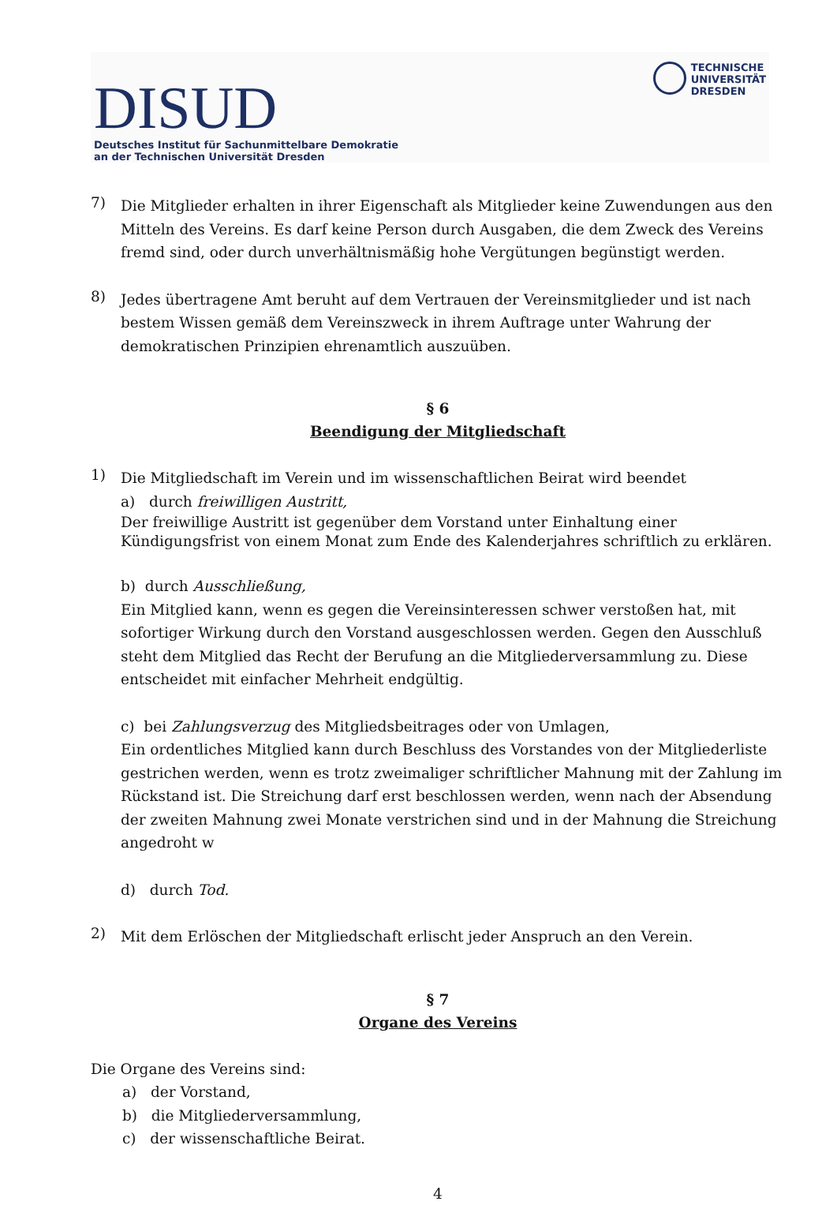DISUD
Deutsches Institut für Sachunmittelbare Demokratie
an der Technischen Universität Dresden
TECHNISCHE
UNIVERSITÄT
DRESDEN
7)
Die Mitglieder erhalten in ihrer Eigenschaft als Mitglieder keine Zuwendungen aus den Mitteln des Vereins. Es darf keine Person durch Ausgaben, die dem Zweck des Vereins fremd sind, oder durch unverhältnismäßig hohe Vergütungen begünstigt werden.
8)
Jedes übertragene Amt beruht auf dem Vertrauen der Vereinsmitglieder und ist nach bestem Wissen gemäß dem Vereinszweck in ihrem Auftrage unter Wahrung der demokratischen Prinzipien ehrenamtlich auszuüben.
§ 6
Beendigung der Mitgliedschaft
1)
Die Mitgliedschaft im Verein und im wissenschaftlichen Beirat wird beendet
a) durch freiwilligen Austritt,
Der freiwillige Austritt ist gegenüber dem Vorstand unter Einhaltung einer Kündigungsfrist von einem Monat zum Ende des Kalenderjahres schriftlich zu erklären.
b) durch Ausschließung,
Ein Mitglied kann, wenn es gegen die Vereinsinteressen schwer verstoßen hat, mit sofortiger Wirkung durch den Vorstand ausgeschlossen werden. Gegen den Ausschluß steht dem Mitglied das Recht der Berufung an die Mitgliederversammlung zu. Diese entscheidet mit einfacher Mehrheit endgültig.
c) bei Zahlungsverzug des Mitgliedsbeitrages oder von Umlagen,
Ein ordentliches Mitglied kann durch Beschluss des Vorstandes von der Mitgliederliste gestrichen werden, wenn es trotz zweimaliger schriftlicher Mahnung mit der Zahlung im Rückstand ist. Die Streichung darf erst beschlossen werden, wenn nach der Absendung der zweiten Mahnung zwei Monate verstrichen sind und in der Mahnung die Streichung angedroht w
d) durch Tod.
2)
Mit dem Erlöschen der Mitgliedschaft erlischt jeder Anspruch an den Verein.
§ 7
Organe des Vereins
Die Organe des Vereins sind:
a) der Vorstand,
b) die Mitgliederversammlung,
c) der wissenschaftliche Beirat.
4